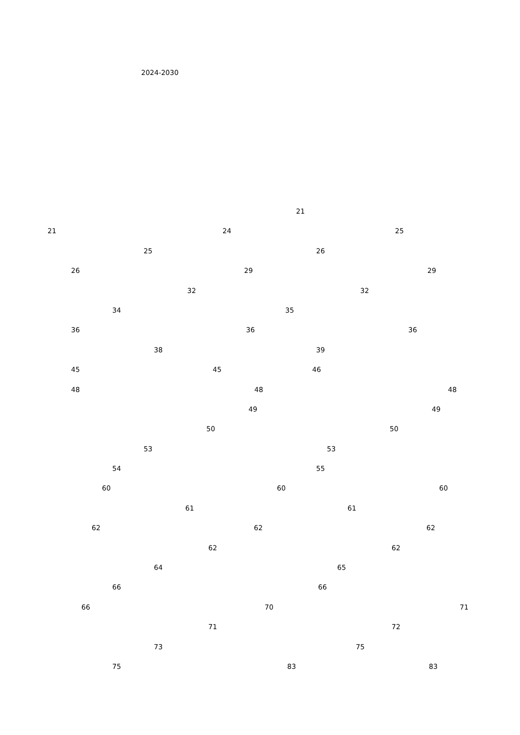2024-2030
21
21 24 25
25 26
26 29 29
32 32
34 35
36 36 36
38 39
45 45 46
48 48 48
49 49
50 50
53 53
54 55
60 60 60
61 61
62 62 62
62 62
64 65
66 66
66 70 71
71 72
73 75
75 83 83